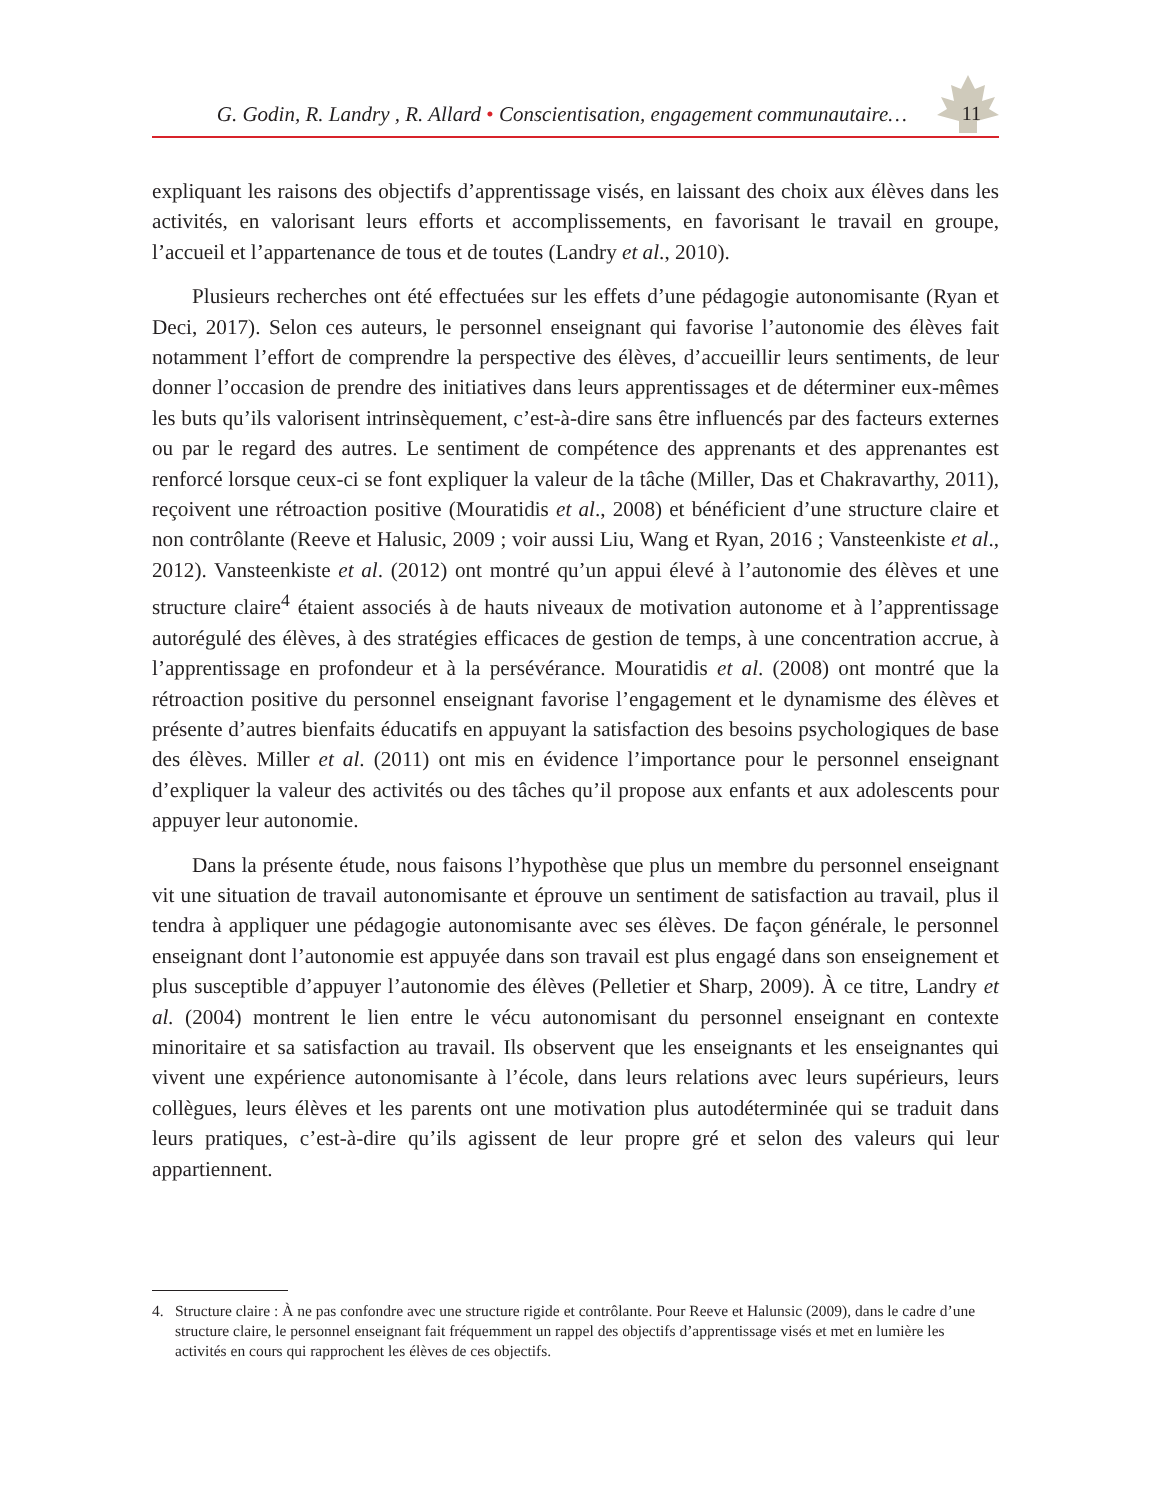G. Godin, R. Landry , R. Allard • Conscientisation, engagement communautaire…
11
expliquant les raisons des objectifs d’apprentissage visés, en laissant des choix aux élèves dans les activités, en valorisant leurs efforts et accomplissements, en favorisant le travail en groupe, l’accueil et l’appartenance de tous et de toutes (Landry et al., 2010).
Plusieurs recherches ont été effectuées sur les effets d’une pédagogie autonomisante (Ryan et Deci, 2017). Selon ces auteurs, le personnel enseignant qui favorise l’autonomie des élèves fait notamment l’effort de comprendre la perspective des élèves, d’accueillir leurs sentiments, de leur donner l’occasion de prendre des initiatives dans leurs apprentissages et de déterminer eux-mêmes les buts qu’ils valorisent intrinsèquement, c’est-à-dire sans être influencés par des facteurs externes ou par le regard des autres. Le sentiment de compétence des apprenants et des apprenantes est renforcé lorsque ceux-ci se font expliquer la valeur de la tâche (Miller, Das et Chakravarthy, 2011), reçoivent une rétroaction positive (Mouratidis et al., 2008) et bénéficient d’une structure claire et non contrôlante (Reeve et Halusic, 2009 ; voir aussi Liu, Wang et Ryan, 2016 ; Vansteenkiste et al., 2012). Vansteenkiste et al. (2012) ont montré qu’un appui élevé à l’autonomie des élèves et une structure claire<sup>4</sup> étaient associés à de hauts niveaux de motivation autonome et à l’apprentissage autorégulé des élèves, à des stratégies efficaces de gestion de temps, à une concentration accrue, à l’apprentissage en profondeur et à la persévérance. Mouratidis et al. (2008) ont montré que la rétroaction positive du personnel enseignant favorise l’engagement et le dynamisme des élèves et présente d’autres bienfaits éducatifs en appuyant la satisfaction des besoins psychologiques de base des élèves. Miller et al. (2011) ont mis en évidence l’importance pour le personnel enseignant d’expliquer la valeur des activités ou des tâches qu’il propose aux enfants et aux adolescents pour appuyer leur autonomie.
Dans la présente étude, nous faisons l’hypothèse que plus un membre du personnel enseignant vit une situation de travail autonomisante et éprouve un sentiment de satisfaction au travail, plus il tendra à appliquer une pédagogie autonomisante avec ses élèves. De façon générale, le personnel enseignant dont l’autonomie est appuyée dans son travail est plus engagé dans son enseignement et plus susceptible d’appuyer l’autonomie des élèves (Pelletier et Sharp, 2009). À ce titre, Landry et al. (2004) montrent le lien entre le vécu autonomisant du personnel enseignant en contexte minoritaire et sa satisfaction au travail. Ils observent que les enseignants et les enseignantes qui vivent une expérience autonomisante à l’école, dans leurs relations avec leurs supérieurs, leurs collègues, leurs élèves et les parents ont une motivation plus autodéterminée qui se traduit dans leurs pratiques, c’est-à-dire qu’ils agissent de leur propre gré et selon des valeurs qui leur appartiennent.
4. Structure claire : À ne pas confondre avec une structure rigide et contrôlante. Pour Reeve et Halunsic (2009), dans le cadre d’une structure claire, le personnel enseignant fait fréquemment un rappel des objectifs d’apprentissage visés et met en lumière les activités en cours qui rapprochent les élèves de ces objectifs.